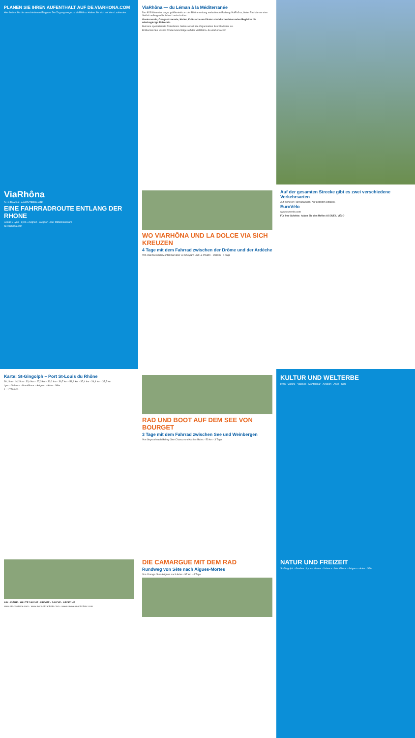PLANEN SIE IHREN AUFENTHALT AUF DE.VIARHONA.COM
Hier finden Sie die verschiedenen Etappen. Die Zugangswege zu ViaRhôna. Halten Sie sich auf dem Laufenden.
ViaRhôna — du Léman à la Méditerranée
Der 815 Kilometer lange, größtenteils an der Rhône entlang verlaufende Radweg ViaRhôna, bietet Radfahrern eine Vielfalt außergewöhnlicher Landschaften.
Gastronomie, Önogastronomie, Kultur, Kulturerbe und Natur sind die faszinierenden Begleiter für wissbegierige Reisende.
Mehrere spezialisierte Reisebüros bieten aktuell die Organisation Ihrer Radreise an.
Entdecken Sie unsere Routenvorschläge auf der ViaRhôna. de.viarhona.com
ViaRhôna
DU LÉMAN À LA MÉDITERRANÉE
EINE FAHRRADROUTE ENTLANG DER RHONE
Léman › Lyon · Lyon › Avignon · Avignon › Der Mittelmeerraum
de.viarhona.com
WO VIARHÔNA UND LA DOLCE VIA SICH KREUZEN
4 Tage mit dem Fahrrad zwischen der Drôme und der Ardèche
Von Valence nach Montélimar über Le Cheylard und Le Pouzin · 158 km · 4 Tage
Auf der gesamten Strecke gibt es zwei verschiedene Verkehrsarten
Auf sicheren Fahrradwegen. Auf geteilten Straßen.
EuroVélo
www.eurovelo.com
Für Ihre Schritte: haben Sie den Reflex ACCUEIL VÉLO
Karte: St-Gingolph – Port St-Louis du Rhône
30,1 km · 44,2 km · 33,4 km · 27,3 km · 33,2 km · 36,7 km · 51,8 km · 37,4 km · 26,4 km · 35,5 km
Lyon · Valence · Montélimar · Avignon · Arles · Sète
1 : 1 750 000
RAD UND BOOT AUF DEM SEE VON BOURGET
3 Tage mit dem Fahrrad zwischen See und Weinbergen
Von Seyssel nach Belley über Chanaz und Aix-les-Bains · 53 km · 3 Tage
KULTUR UND WELTERBE
Lyon · Vienne · Valence · Montélimar · Avignon · Arles · Sète
AIN · ISÈRE · HAUTE SAVOIE · DRÔME · SAVOIE · ARDÈCHE
www.ain-tourisme.com · www.isere-attractivite.com · www.savoie-mont-blanc.com
DIE CAMARGUE MIT DEM RAD
Rundweg von Sète nach Aigues-Mortes
Von Orange über Avignon nach Arles · 97 km · 4 Tage
NATUR UND FREIZEIT
St-Gingolph · Genève · Lyon · Vienne · Valence · Montélimar · Avignon · Arles · Sète